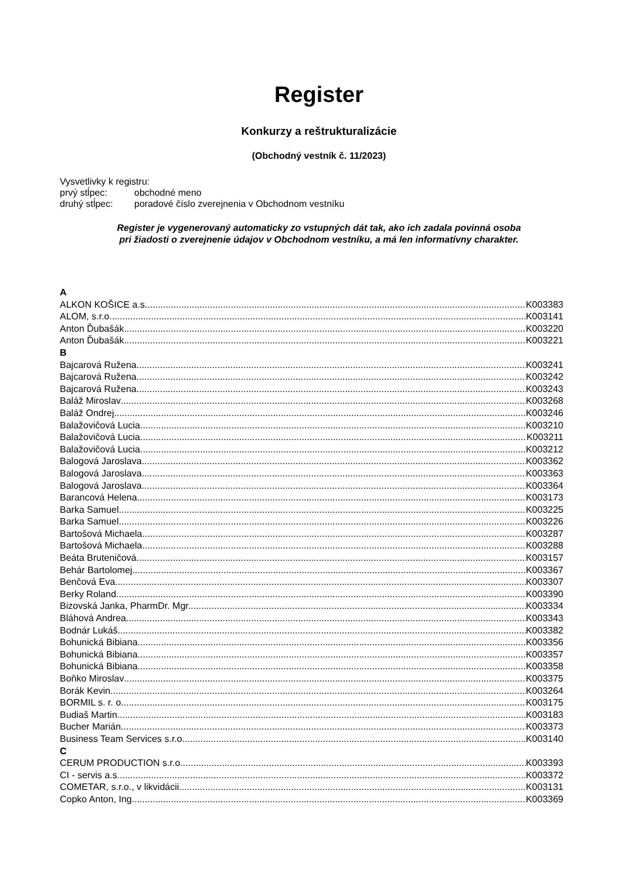Register
Konkurzy a reštrukturalizácie
(Obchodný vestník č. 11/2023)
Vysvetlivky k registru:
prvý stĺpec: obchodné meno
druhý stĺpec: poradové číslo zverejnenia v Obchodnom vestníku
Register je vygenerovaný automaticky zo vstupných dát tak, ako ich zadala povinná osoba
pri žiadosti o zverejnenie údajov v Obchodnom vestníku, a má len informatívny charakter.
A
ALKON KOŠICE a.s. K003383
ALOM, s.r.o. K003141
Anton Ďubašák K003220
Anton Ďubašák K003221
B
Bajcarová Ružena K003241
Bajcarová Ružena K003242
Bajcarová Ružena K003243
Baláž Miroslav K003268
Baláž Ondrej K003246
Balažovičová Lucia K003210
Balažovičová Lucia K003211
Balažovičová Lucia K003212
Balogová Jaroslava K003362
Balogová Jaroslava K003363
Balogová Jaroslava K003364
Barancová Helena K003173
Barka Samuel K003225
Barka Samuel K003226
Bartošová Michaela K003287
Bartošová Michaela K003288
Beáta Bruteničová K003157
Behár Bartolomej K003367
Benčová Eva K003307
Berky Roland K003390
Bizovská Janka, PharmDr. Mgr. K003334
Bláhová Andrea K003343
Bodnár Lukáš K003382
Bohunická Bibiana K003356
Bohunická Bibiana K003357
Bohunická Bibiana K003358
Boňko Miroslav K003375
Borák Kevin K003264
BORMIL s. r. o. K003175
Budiaš Martin K003183
Bucher Marián K003373
Business Team Services s.r.o. K003140
C
CERUM PRODUCTION s.r.o. K003393
CI - servis a.s. K003372
COMETAR, s.r.o., v likvidácii K003131
Copko Anton, Ing. K003369